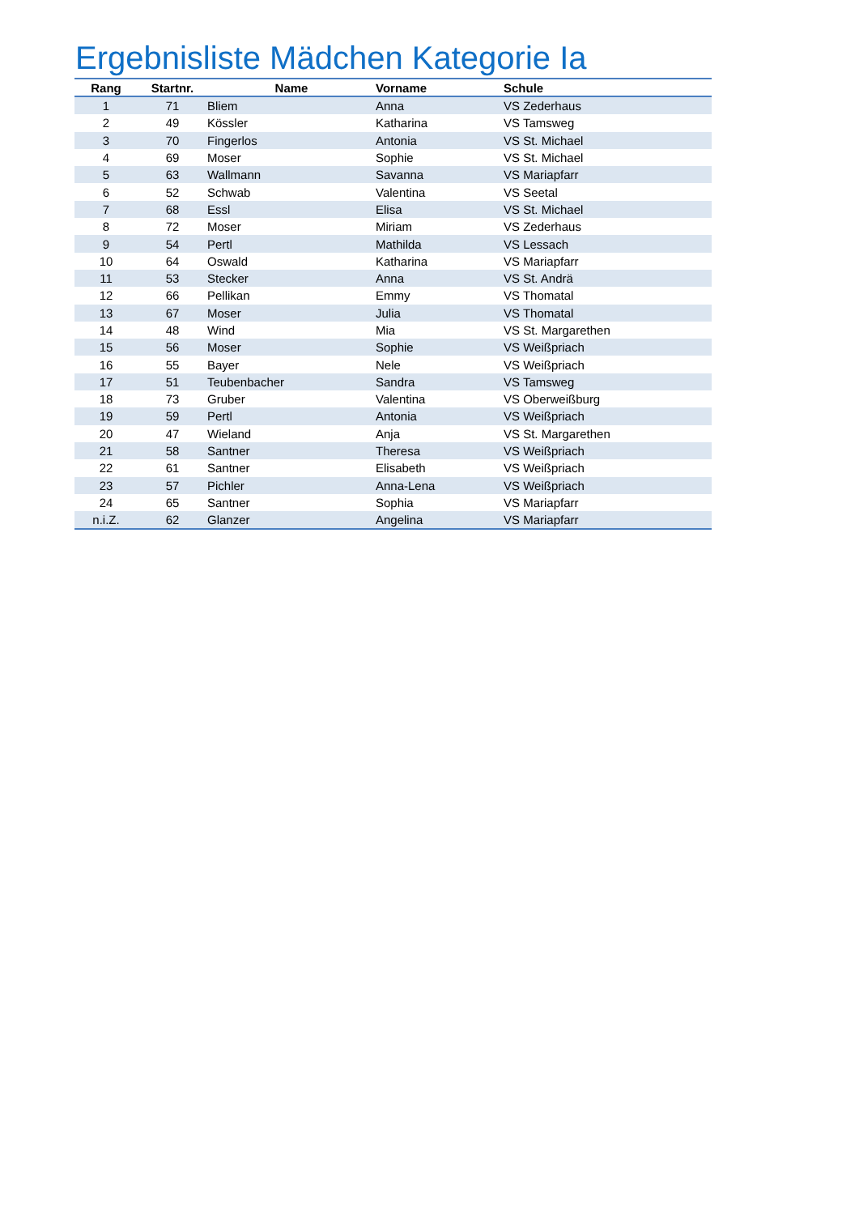Ergebnisliste Mädchen Kategorie Ia
| Rang | Startnr. | Name | Vorname | Schule |
| --- | --- | --- | --- | --- |
| 1 | 71 | Bliem | Anna | VS Zederhaus |
| 2 | 49 | Kössler | Katharina | VS Tamsweg |
| 3 | 70 | Fingerlos | Antonia | VS St. Michael |
| 4 | 69 | Moser | Sophie | VS St. Michael |
| 5 | 63 | Wallmann | Savanna | VS Mariapfarr |
| 6 | 52 | Schwab | Valentina | VS Seetal |
| 7 | 68 | Essl | Elisa | VS St. Michael |
| 8 | 72 | Moser | Miriam | VS Zederhaus |
| 9 | 54 | Pertl | Mathilda | VS Lessach |
| 10 | 64 | Oswald | Katharina | VS Mariapfarr |
| 11 | 53 | Stecker | Anna | VS St. Andrä |
| 12 | 66 | Pellikan | Emmy | VS Thomatal |
| 13 | 67 | Moser | Julia | VS Thomatal |
| 14 | 48 | Wind | Mia | VS St. Margarethen |
| 15 | 56 | Moser | Sophie | VS Weißpriach |
| 16 | 55 | Bayer | Nele | VS Weißpriach |
| 17 | 51 | Teubenbacher | Sandra | VS Tamsweg |
| 18 | 73 | Gruber | Valentina | VS Oberweißburg |
| 19 | 59 | Pertl | Antonia | VS Weißpriach |
| 20 | 47 | Wieland | Anja | VS St. Margarethen |
| 21 | 58 | Santner | Theresa | VS Weißpriach |
| 22 | 61 | Santner | Elisabeth | VS Weißpriach |
| 23 | 57 | Pichler | Anna-Lena | VS Weißpriach |
| 24 | 65 | Santner | Sophia | VS Mariapfarr |
| n.i.Z. | 62 | Glanzer | Angelina | VS Mariapfarr |